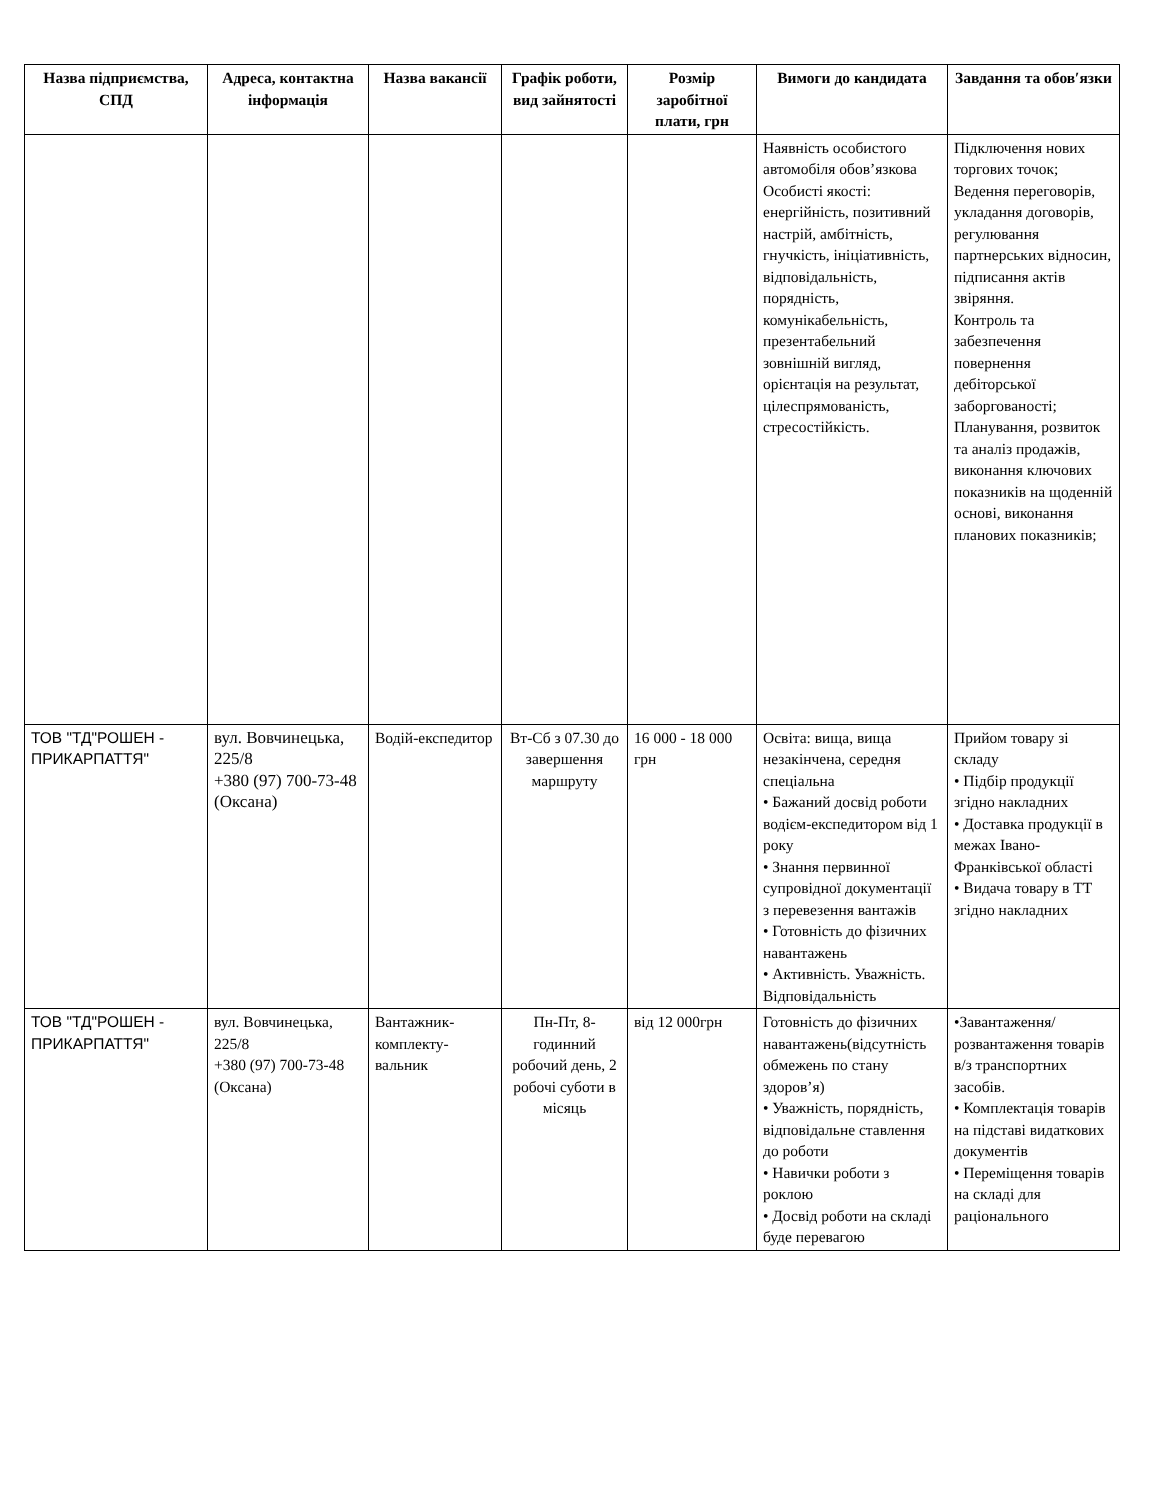| Назва підприємства, СПД | Адреса, контактна інформація | Назва вакансії | Графік роботи, вид зайнятості | Розмір заробітної плати, грн | Вимоги до кандидата | Завдання та обов′язки |
| --- | --- | --- | --- | --- | --- | --- |
| | | | | | Наявність особистого автомобіля обов’язкова Особисті якості: енергійність, позитивний настрій, амбітність, гнучкість, ініціативність, відповідальність, порядність, комунікабельність, презентабельний зовнішній вигляд, орієнтація на результат, цілеспрямованість, стресостійкість. | Підключення нових торгових точок; Ведення переговорів, укладання договорів, регулювання партнерських відносин, підписання актів звіряння. Контроль та забезпечення повернення дебіторської заборгованості; Планування, розвиток та аналіз продажів, виконання ключових показників на щоденній основі, виконання планових показників; |
| ТОВ "ТД"РОШЕН - ПРИКАРПАТТЯ" | вул. Вовчинецька, 225/8 +380 (97) 700-73-48 (Оксана) | Водій-експедитор | Вт-Сб з 07.30 до завершення маршруту | 16 000 - 18 000 грн | Освіта: вища, вища незакінчена, середня спеціальна • Бажаний досвід роботи водієм-експедитором від 1 року • Знання первинної супровідної документації з перевезення вантажів • Готовність до фізичних навантажень • Активність. Уважність. Відповідальність | Прийом товару зі складу • Підбір продукції згідно накладних • Доставка продукції в межах Івано-Франківської області • Видача товару в ТТ згідно накладних |
| ТОВ "ТД"РОШЕН - ПРИКАРПАТТЯ" | вул. Вовчинецька, 225/8 +380 (97) 700-73-48 (Оксана) | Вантажник-комплекту-вальник | Пн-Пт, 8-годинний робочий день, 2 робочі суботи в місяць | від 12 000грн | Готовність до фізичних навантажень(відсутність обмежень по стану здоров’я) • Уважність, порядність, відповідальне ставлення до роботи • Навички роботи з роклою • Досвід роботи на складі буде перевагою | •Завантаження/розвантаження товарів в/з транспортних засобів. • Комплектація товарів на підставі видаткових документів • Переміщення товарів на складі для раціонального |